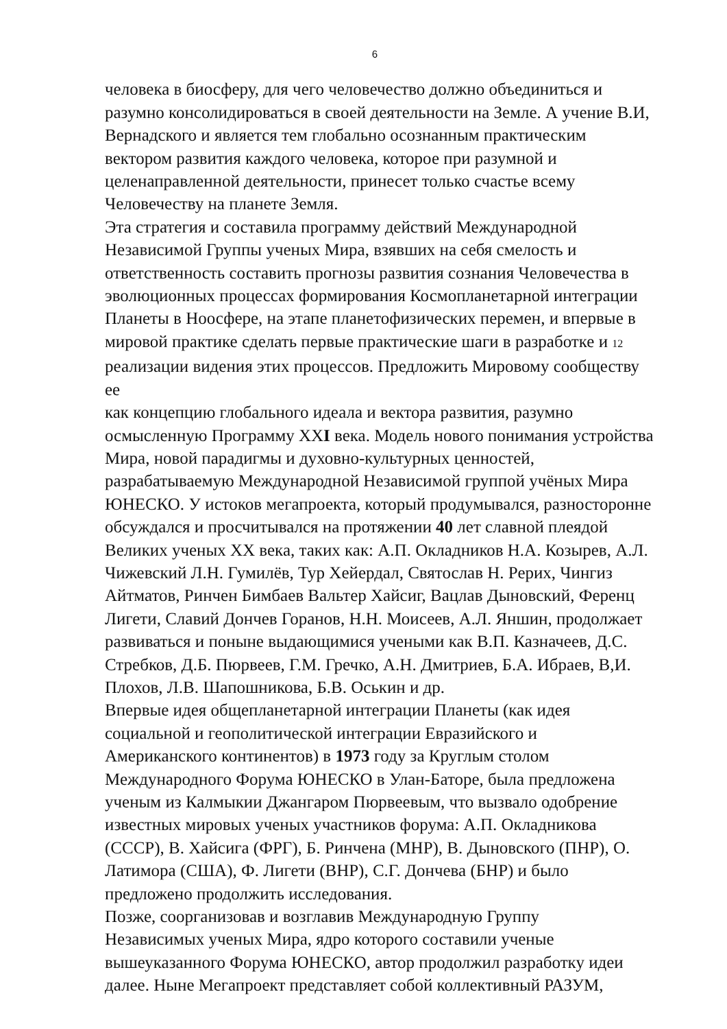6
человека в биосферу, для чего человечество должно объединиться и
разумно консолидироваться в своей деятельности на Земле. А учение В.И,
Вернадского и является тем глобально осознанным практическим
вектором развития каждого человека, которое при разумной и
целенаправленной деятельности, принесет только счастье всему
Человечеству на планете Земля.
Эта стратегия и составила программу действий Международной
Независимой Группы ученых Мира, взявших на себя смелость и
ответственность составить прогнозы развития сознания Человечества в
эволюционных процессах формирования Космопланетарной интеграции
Планеты в Ноосфере, на этапе планетофизических перемен, и впервые в
мировой практике сделать первые практические шаги в разработке и 12
реализации видения этих процессов. Предложить Мировому сообществу ее
как концепцию глобального идеала и вектора развития, разумно
осмысленную Программу XXI века. Модель нового понимания устройства
Мира, новой парадигмы и духовно-культурных ценностей,
разрабатываемую Международной Независимой группой учёных Мира
ЮНЕСКО. У истоков мегапроекта, который продумывался, разносторонне
обсуждался и просчитывался на протяжении 40 лет славной плеядой
Великих ученых XX века, таких как: А.П. Окладников Н.А. Козырев, А.Л.
Чижевский Л.Н. Гумилёв, Тур Хейердал, Святослав Н. Рерих, Чингиз
Айтматов, Ринчен Бимбаев Вальтер Хайсиг, Вацлав Дыновский, Ференц
Лигети, Славий Дончев Горанов, Н.Н. Моисеев, А.Л. Яншин, продолжает
развиваться и поныне выдающимися учеными как В.П. Казначеев, Д.С.
Стребков, Д.Б. Пюрвеев, Г.М. Гречко, А.Н. Дмитриев, Б.А. Ибраев, В,И.
Плохов, Л.В. Шапошникова, Б.В. Оськин и др.
Впервые идея общепланетарной интеграции Планеты (как идея
социальной и геополитической интеграции Евразийского и
Американского континентов) в 1973 году за Круглым столом
Международного Форума ЮНЕСКО в Улан-Баторе, была предложена
ученым из Калмыкии Джангаром Пюрвеевым, что вызвало одобрение
известных мировых ученых участников форума: А.П. Окладникова
(СССР), В. Хайсига (ФРГ), Б. Ринчена (МНР), В. Дыновского (ПНР), О.
Латимора (США), Ф. Лигети (ВНР), С.Г. Дончева (БНР) и было
предложено продолжить исследования.
Позже, соорганизовав и возглавив Международную Группу
Независимых ученых Мира, ядро которого составили ученые
вышеуказанного Форума ЮНЕСКО, автор продолжил разработку идеи
далее. Ныне Мегапроект представляет собой коллективный РАЗУМ,